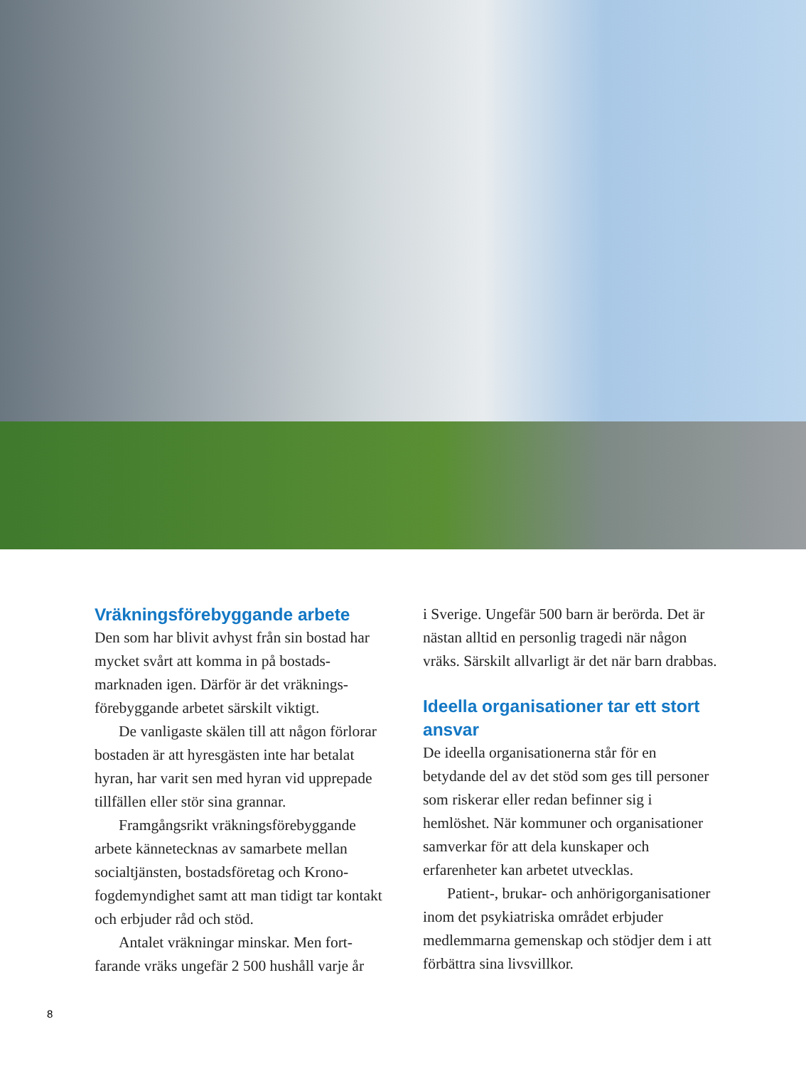Vräkningsförebyggande arbete
Den som har blivit avhyst från sin bostad har mycket svårt att komma in på bostads­marknaden igen. Därför är det vräknings­förebyggande arbetet särskilt viktigt.
De vanligaste skälen till att någon förlorar bostaden är att hyresgästen inte har betalat hyran, har varit sen med hyran vid upprepade tillfällen eller stör sina grannar.
Framgångsrikt vräkningsförebyggande arbete kännetecknas av samarbete mellan socialtjänsten, bostadsföretag och Krono­fogdemyndighet samt att man tidigt tar kontakt och erbjuder råd och stöd.
Antalet vräkningar minskar. Men fort­farande vräks ungefär 2 500 hushåll varje år
i Sverige. Ungefär 500 barn är berörda. Det är nästan alltid en personlig tragedi när någon vräks. Särskilt allvarligt är det när barn drabbas.
Ideella organisationer tar ett stort ansvar
De ideella organisationerna står för en betydande del av det stöd som ges till personer som riskerar eller redan befinner sig i hemlöshet. När kommuner och organisa­tioner samverkar för att dela kunskaper och erfarenheter kan arbetet utvecklas.
Patient-, brukar- och anhörigorganisationer inom det psykiatriska området erbjuder medlemmarna gemenskap och stödjer dem i att förbättra sina livsvillkor.
8